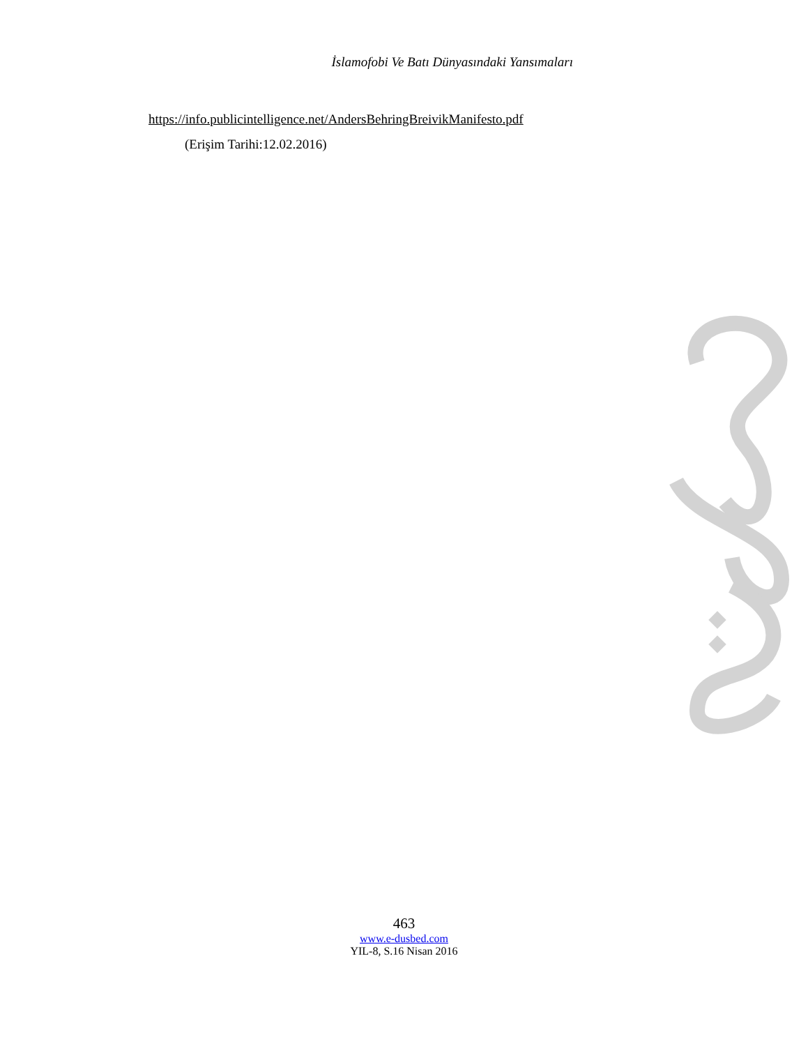İslamofobi Ve Batı Dünyasındaki Yansımaları
https://info.publicintelligence.net/AndersBehringBreivikManifesto.pdf
(Erişim Tarihi:12.02.2016)
463
www.e-dusbed.com
YIL-8, S.16 Nisan 2016